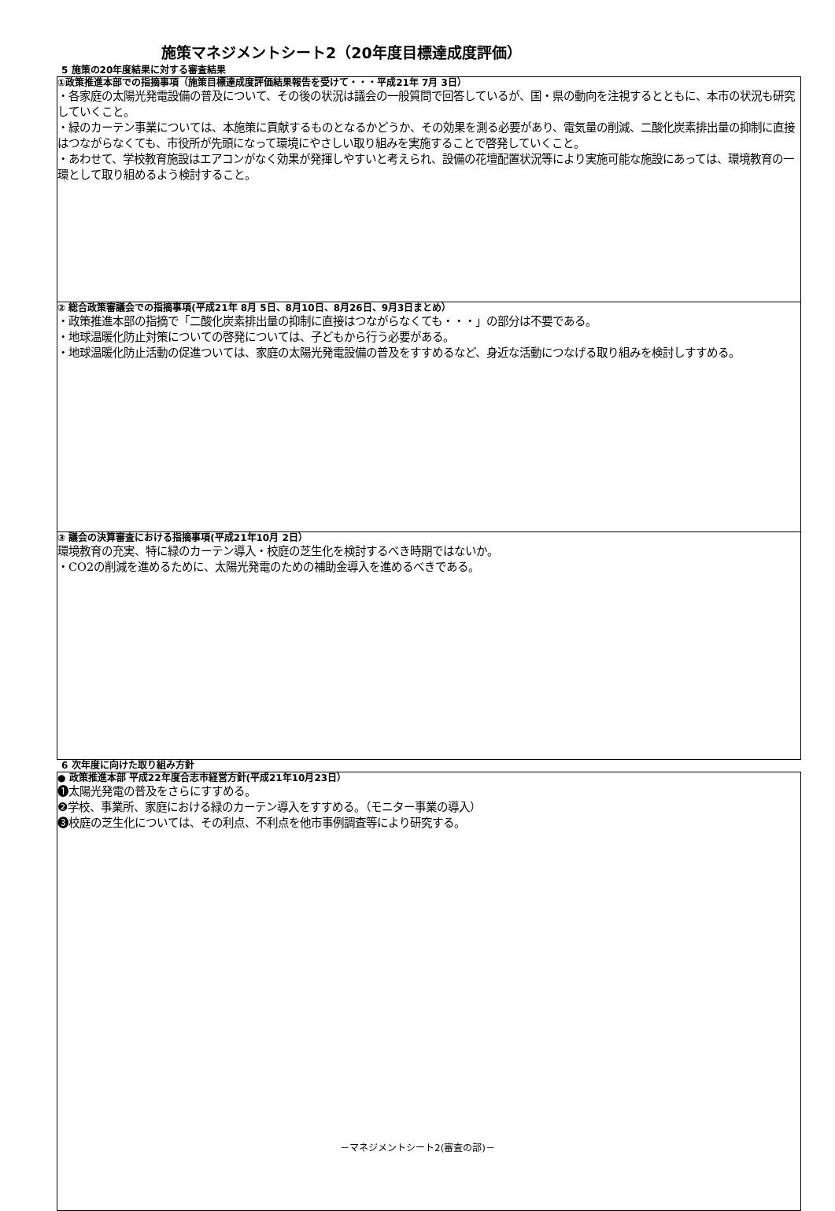施策マネジメントシート2（20年度目標達成度評価）
5 施策の20年度結果に対する審査結果
①政策推進本部での指摘事項（施策目標達成度評価結果報告を受けて・・・平成21年 7月 3日）
・各家庭の太陽光発電設備の普及について、その後の状況は議会の一般質問で回答しているが、国・県の動向を注視するとともに、本市の状況も研究していくこと。
・緑のカーテン事業については、本施策に貢献するものとなるかどうか、その効果を測る必要があり、電気量の削減、二酸化炭素排出量の抑制に直接はつながらなくても、市役所が先頭になって環境にやさしい取り組みを実施することで啓発していくこと。
・あわせて、学校教育施設はエアコンがなく効果が発揮しやすいと考えられ、設備の花壇配置状況等により実施可能な施設にあっては、環境教育の一環として取り組めるよう検討すること。
② 総合政策審議会での指摘事項(平成21年 8月 5日、8月10日、8月26日、9月3日まとめ）
・政策推進本部の指摘で「二酸化炭素排出量の抑制に直接はつながらなくても・・・」の部分は不要である。
・地球温暖化防止対策についての啓発については、子どもから行う必要がある。
・地球温暖化防止活動の促進ついては、家庭の太陽光発電設備の普及をすすめるなど、身近な活動につなげる取り組みを検討しすすめる。
③ 議会の決算審査における指摘事項(平成21年10月 2日）
環境教育の充実、特に緑のカーテン導入・校庭の芝生化を検討するべき時期ではないか。
・CO2の削減を進めるために、太陽光発電のための補助金導入を進めるべきである。
6 次年度に向けた取り組み方針
● 政策推進本部 平成22年度合志市経営方針(平成21年10月23日）
❶太陽光発電の普及をさらにすすめる。
❷学校、事業所、家庭における緑のカーテン導入をすすめる。（モニター事業の導入）
❸校庭の芝生化については、その利点、不利点を他市事例調査等により研究する。
－マネジメントシート2(審査の部)－